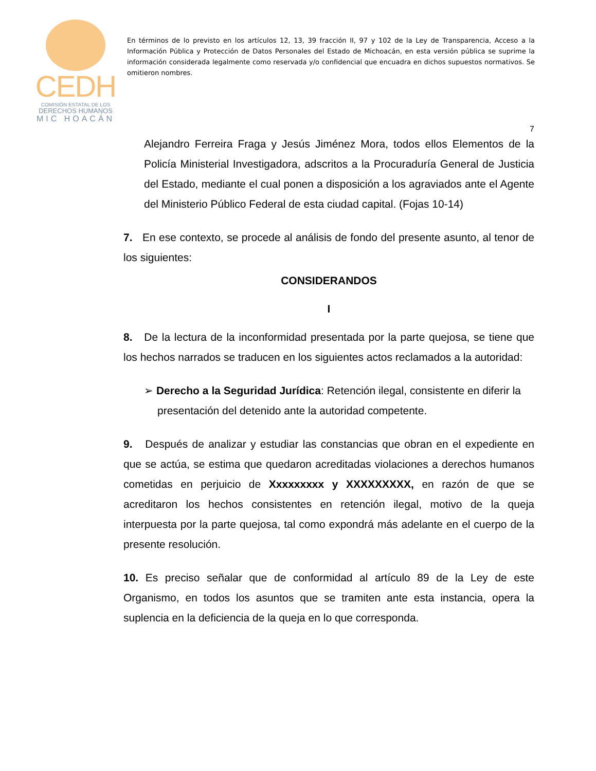CEDH
COMISIÓN ESTATAL DE LOS
DERECHOS HUMANOS
MIC HOACÁN
En términos de lo previsto en los artículos 12, 13, 39 fracción II, 97 y 102 de la Ley de Transparencia, Acceso a la Información Pública y Protección de Datos Personales del Estado de Michoacán, en esta versión pública se suprime la información considerada legalmente como reservada y/o confidencial que encuadra en dichos supuestos normativos. Se omitieron nombres.
7
Alejandro Ferreira Fraga y Jesús Jiménez Mora, todos ellos Elementos de la Policía Ministerial Investigadora, adscritos a la Procuraduría General de Justicia del Estado, mediante el cual ponen a disposición a los agraviados ante el Agente del Ministerio Público Federal de esta ciudad capital. (Fojas 10-14)
7. En ese contexto, se procede al análisis de fondo del presente asunto, al tenor de los siguientes:
CONSIDERANDOS
I
8. De la lectura de la inconformidad presentada por la parte quejosa, se tiene que los hechos narrados se traducen en los siguientes actos reclamados a la autoridad:
➢ Derecho a la Seguridad Jurídica: Retención ilegal, consistente en diferir la presentación del detenido ante la autoridad competente.
9. Después de analizar y estudiar las constancias que obran en el expediente en que se actúa, se estima que quedaron acreditadas violaciones a derechos humanos cometidas en perjuicio de Xxxxxxxxx y XXXXXXXXX, en razón de que se acreditaron los hechos consistentes en retención ilegal, motivo de la queja interpuesta por la parte quejosa, tal como expondrá más adelante en el cuerpo de la presente resolución.
10. Es preciso señalar que de conformidad al artículo 89 de la Ley de este Organismo, en todos los asuntos que se tramiten ante esta instancia, opera la suplencia en la deficiencia de la queja en lo que corresponda.